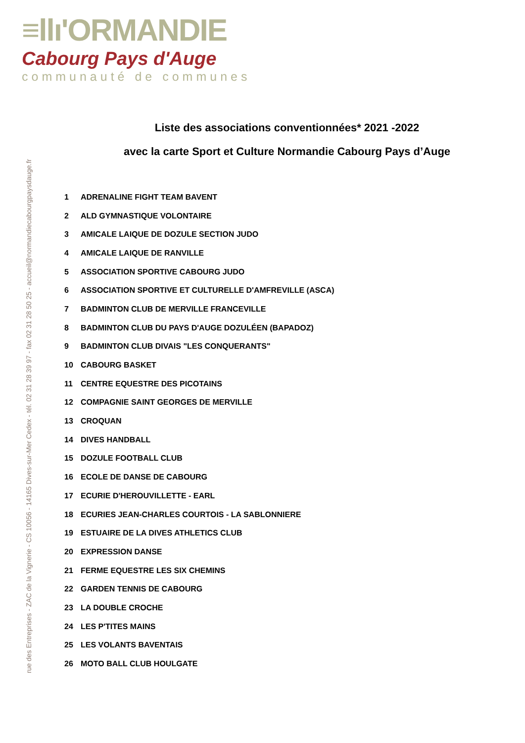≡llı'ORMANDIE
Cabourg Pays d'Auge
communauté de communes
rue des Entreprises - ZAC de la Vignerie - CS 10056 - 14165 Dives-sur-Mer Cedex - tél. 02 31 28 39 97 - fax 02 31 28 50 25 - accueil@normandiecabourgpaysdauge.fr
Liste des associations conventionnées* 2021 -2022
avec la carte Sport et Culture Normandie Cabourg Pays d’Auge
| 1 | ADRENALINE FIGHT TEAM BAVENT |
| 2 | ALD GYMNASTIQUE VOLONTAIRE |
| 3 | AMICALE LAIQUE DE DOZULE SECTION JUDO |
| 4 | AMICALE LAIQUE DE RANVILLE |
| 5 | ASSOCIATION SPORTIVE CABOURG JUDO |
| 6 | ASSOCIATION SPORTIVE ET CULTURELLE D'AMFREVILLE (ASCA) |
| 7 | BADMINTON CLUB DE MERVILLE FRANCEVILLE |
| 8 | BADMINTON CLUB DU PAYS D'AUGE DOZULÉEN (BAPADOZ) |
| 9 | BADMINTON CLUB DIVAIS "LES CONQUERANTS" |
| 10 | CABOURG BASKET |
| 11 | CENTRE EQUESTRE DES PICOTAINS |
| 12 | COMPAGNIE SAINT GEORGES DE MERVILLE |
| 13 | CROQUAN |
| 14 | DIVES HANDBALL |
| 15 | DOZULE FOOTBALL CLUB |
| 16 | ECOLE DE DANSE DE CABOURG |
| 17 | ECURIE D'HEROUVILLETTE - EARL |
| 18 | ECURIES JEAN-CHARLES COURTOIS - LA SABLONNIERE |
| 19 | ESTUAIRE DE LA DIVES ATHLETICS CLUB |
| 20 | EXPRESSION DANSE |
| 21 | FERME EQUESTRE LES SIX CHEMINS |
| 22 | GARDEN TENNIS DE CABOURG |
| 23 | LA DOUBLE CROCHE |
| 24 | LES P'TITES MAINS |
| 25 | LES VOLANTS BAVENTAIS |
| 26 | MOTO BALL CLUB HOULGATE |